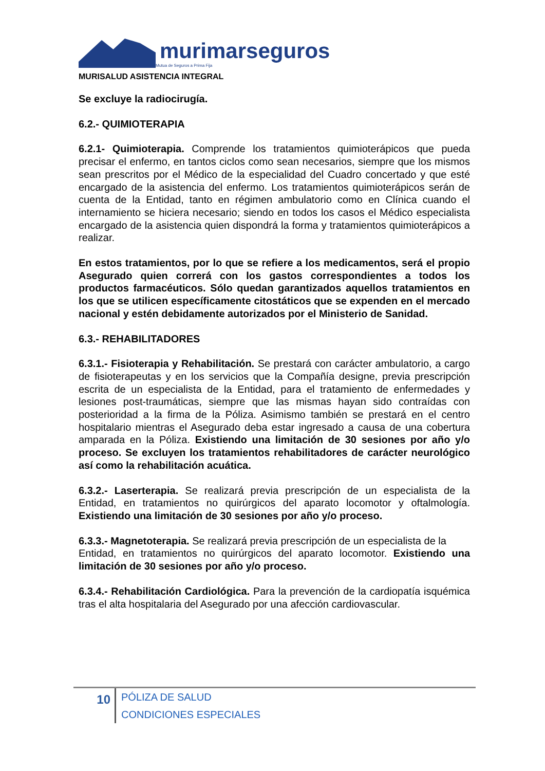murimarseguros
Mutua de Seguros a Prima Fija
MURISALUD ASISTENCIA INTEGRAL
Se excluye la radiocirugía.
6.2.- QUIMIOTERAPIA
6.2.1- Quimioterapia. Comprende los tratamientos quimioterápicos que pueda precisar el enfermo, en tantos ciclos como sean necesarios, siempre que los mismos sean prescritos por el Médico de la especialidad del Cuadro concertado y que esté encargado de la asistencia del enfermo. Los tratamientos quimioterápicos serán de cuenta de la Entidad, tanto en régimen ambulatorio como en Clínica cuando el internamiento se hiciera necesario; siendo en todos los casos el Médico especialista encargado de la asistencia quien dispondrá la forma y tratamientos quimioterápicos a realizar.
En estos tratamientos, por lo que se refiere a los medicamentos, será el propio Asegurado quien correrá con los gastos correspondientes a todos los productos farmacéuticos. Sólo quedan garantizados aquellos tratamientos en los que se utilicen específicamente citostáticos que se expenden en el mercado nacional y estén debidamente autorizados por el Ministerio de Sanidad.
6.3.- REHABILITADORES
6.3.1.- Fisioterapia y Rehabilitación. Se prestará con carácter ambulatorio, a cargo de fisioterapeutas y en los servicios que la Compañía designe, previa prescripción escrita de un especialista de la Entidad, para el tratamiento de enfermedades y lesiones post-traumáticas, siempre que las mismas hayan sido contraídas con posterioridad a la firma de la Póliza. Asimismo también se prestará en el centro hospitalario mientras el Asegurado deba estar ingresado a causa de una cobertura amparada en la Póliza. Existiendo una limitación de 30 sesiones por año y/o proceso. Se excluyen los tratamientos rehabilitadores de carácter neurológico así como la rehabilitación acuática.
6.3.2.- Laserterapia. Se realizará previa prescripción de un especialista de la Entidad, en tratamientos no quirúrgicos del aparato locomotor y oftalmología. Existiendo una limitación de 30 sesiones por año y/o proceso.
6.3.3.- Magnetoterapia. Se realizará previa prescripción de un especialista de la
Entidad, en tratamientos no quirúrgicos del aparato locomotor. Existiendo una limitación de 30 sesiones por año y/o proceso.
6.3.4.- Rehabilitación Cardiológica. Para la prevención de la cardiopatía isquémica tras el alta hospitalaria del Asegurado por una afección cardiovascular.
10
PÓLIZA DE SALUD
CONDICIONES ESPECIALES